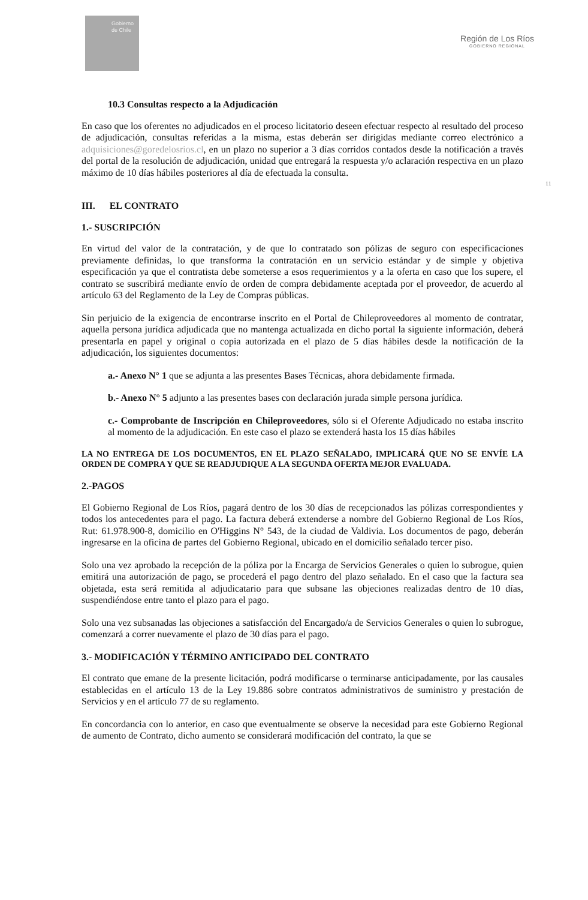Gobierno de Chile
Región de Los Ríos
GOBIERNO REGIONAL
11
10.3 Consultas respecto a la Adjudicación
En caso que los oferentes no adjudicados en el proceso licitatorio deseen efectuar respecto al resultado del proceso de adjudicación, consultas referidas a la misma, estas deberán ser dirigidas mediante correo electrónico a adquisiciones@goredelosrios.cl, en un plazo no superior a 3 días corridos contados desde la notificación a través del portal de la resolución de adjudicación, unidad que entregará la respuesta y/o aclaración respectiva en un plazo máximo de 10 días hábiles posteriores al día de efectuada la consulta.
III. EL CONTRATO
1.- SUSCRIPCIÓN
En virtud del valor de la contratación, y de que lo contratado son pólizas de seguro con especificaciones previamente definidas, lo que transforma la contratación en un servicio estándar y de simple y objetiva especificación ya que el contratista debe someterse a esos requerimientos y a la oferta en caso que los supere, el contrato se suscribirá mediante envío de orden de compra debidamente aceptada por el proveedor, de acuerdo al artículo 63 del Reglamento de la Ley de Compras públicas.
Sin perjuicio de la exigencia de encontrarse inscrito en el Portal de Chileproveedores al momento de contratar, aquella persona jurídica adjudicada que no mantenga actualizada en dicho portal la siguiente información, deberá presentarla en papel y original o copia autorizada en el plazo de 5 días hábiles desde la notificación de la adjudicación, los siguientes documentos:
a.- Anexo N° 1 que se adjunta a las presentes Bases Técnicas, ahora debidamente firmada.
b.- Anexo N° 5 adjunto a las presentes bases con declaración jurada simple persona jurídica.
c.- Comprobante de Inscripción en Chileproveedores, sólo si el Oferente Adjudicado no estaba inscrito al momento de la adjudicación. En este caso el plazo se extenderá hasta los 15 días hábiles
LA NO ENTREGA DE LOS DOCUMENTOS, EN EL PLAZO SEÑALADO, IMPLICARÁ QUE NO SE ENVÍE LA ORDEN DE COMPRA Y QUE SE READJUDIQUE A LA SEGUNDA OFERTA MEJOR EVALUADA.
2.-PAGOS
El Gobierno Regional de Los Ríos, pagará dentro de los 30 días de recepcionados las pólizas correspondientes y todos los antecedentes para el pago. La factura deberá extenderse a nombre del Gobierno Regional de Los Ríos, Rut: 61.978.900-8, domicilio en O'Higgins N° 543, de la ciudad de Valdivia. Los documentos de pago, deberán ingresarse en la oficina de partes del Gobierno Regional, ubicado en el domicilio señalado tercer piso.
Solo una vez aprobado la recepción de la póliza por la Encarga de Servicios Generales o quien lo subrogue, quien emitirá una autorización de pago, se procederá el pago dentro del plazo señalado. En el caso que la factura sea objetada, esta será remitida al adjudicatario para que subsane las objeciones realizadas dentro de 10 días, suspendiéndose entre tanto el plazo para el pago.
Solo una vez subsanadas las objeciones a satisfacción del Encargado/a de Servicios Generales o quien lo subrogue, comenzará a correr nuevamente el plazo de 30 días para el pago.
3.- MODIFICACIÓN Y TÉRMINO ANTICIPADO DEL CONTRATO
El contrato que emane de la presente licitación, podrá modificarse o terminarse anticipadamente, por las causales establecidas en el artículo 13 de la Ley 19.886 sobre contratos administrativos de suministro y prestación de Servicios y en el artículo 77 de su reglamento.
En concordancia con lo anterior, en caso que eventualmente se observe la necesidad para este Gobierno Regional de aumento de Contrato, dicho aumento se considerará modificación del contrato, la que se